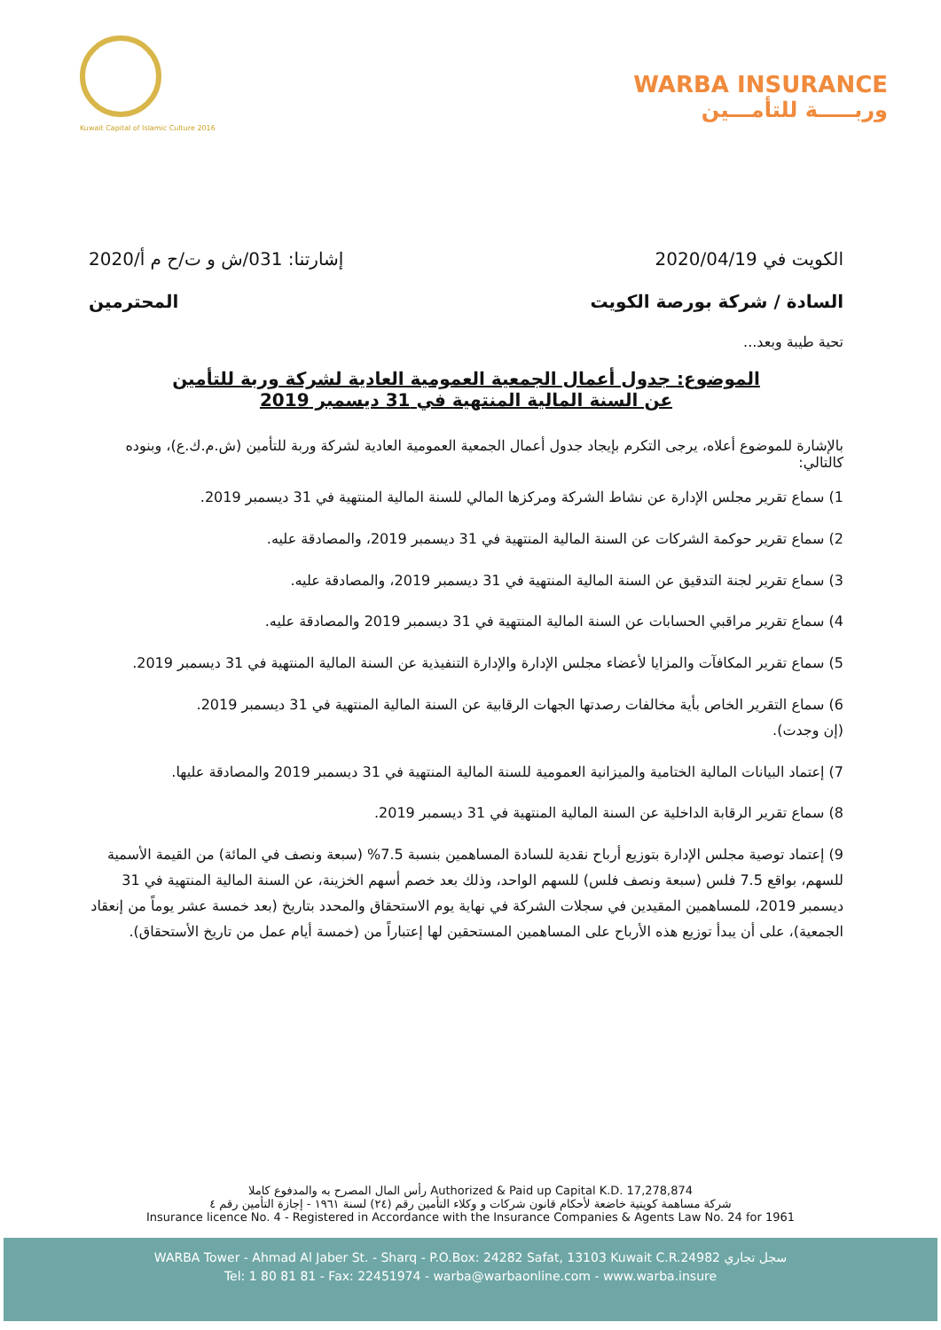Kuwait Capital of Islamic Culture 2016
WARBA INSURANCE
وربـــــة للتأمـــين
الكويت في 2020/04/19 إشارتنا: 031/ش و ت/ح م أ/2020
السادة / شركة بورصة الكويت المحترمين
تحية طيبة وبعد...
الموضوع: جدول أعمال الجمعية العمومية العادية لشركة وربة للتأمين
عن السنة المالية المنتهية في 31 ديسمبر 2019
بالإشارة للموضوع أعلاه، يرجى التكرم بإيجاد جدول أعمال الجمعية العمومية العادية لشركة وربة للتأمين (ش.م.ك.ع)، وبنوده كالتالي:
1) سماع تقرير مجلس الإدارة عن نشاط الشركة ومركزها المالي للسنة المالية المنتهية في 31 ديسمبر 2019.
2) سماع تقرير حوكمة الشركات عن السنة المالية المنتهية في 31 ديسمبر 2019، والمصادقة عليه.
3) سماع تقرير لجنة التدقيق عن السنة المالية المنتهية في 31 ديسمبر 2019، والمصادقة عليه.
4) سماع تقرير مراقبي الحسابات عن السنة المالية المنتهية في 31 ديسمبر 2019 والمصادقة عليه.
5) سماع تقرير المكافآت والمزايا لأعضاء مجلس الإدارة والإدارة التنفيذية عن السنة المالية المنتهية في 31 ديسمبر 2019.
6) سماع التقرير الخاص بأية مخالفات رصدتها الجهات الرقابية عن السنة المالية المنتهية في 31 ديسمبر 2019.
(إن وجدت).
7) إعتماد البيانات المالية الختامية والميزانية العمومية للسنة المالية المنتهية في 31 ديسمبر 2019 والمصادقة عليها.
8) سماع تقرير الرقابة الداخلية عن السنة المالية المنتهية في 31 ديسمبر 2019.
9) إعتماد توصية مجلس الإدارة بتوزيع أرباح نقدية للسادة المساهمين بنسبة 7.5% (سبعة ونصف في المائة) من القيمة الأسمية للسهم، بواقع 7.5 فلس (سبعة ونصف فلس) للسهم الواحد، وذلك بعد خصم أسهم الخزينة، عن السنة المالية المنتهية في 31 ديسمبر 2019، للمساهمين المقيدين في سجلات الشركة في نهاية يوم الاستحقاق والمحدد بتاريخ (بعد خمسة عشر يوماً من إنعقاد الجمعية)، على أن يبدأ توزيع هذه الأرباح على المساهمين المستحقين لها إعتباراً من (خمسة أيام عمل من تاريخ الأستحقاق).
رأس المال المصرح به والمدفوع كاملا Authorized & Paid up Capital K.D. 17,278,874
شركة مساهمة كويتية خاضعة لأحكام قانون شركات و وكلاء التأمين رقم (٢٤) لسنة ١٩٦١ - إجازة التأمين رقم ٤
Insurance licence No. 4 - Registered in Accordance with the Insurance Companies & Agents Law No. 24 for 1961
WARBA Tower - Ahmad Al Jaber St. - Sharq - P.O.Box: 24282 Safat, 13103 Kuwait C.R.24982 سجل تجاري
Tel: 1 80 81 81 - Fax: 22451974 - warba@warbaonline.com - www.warba.insure